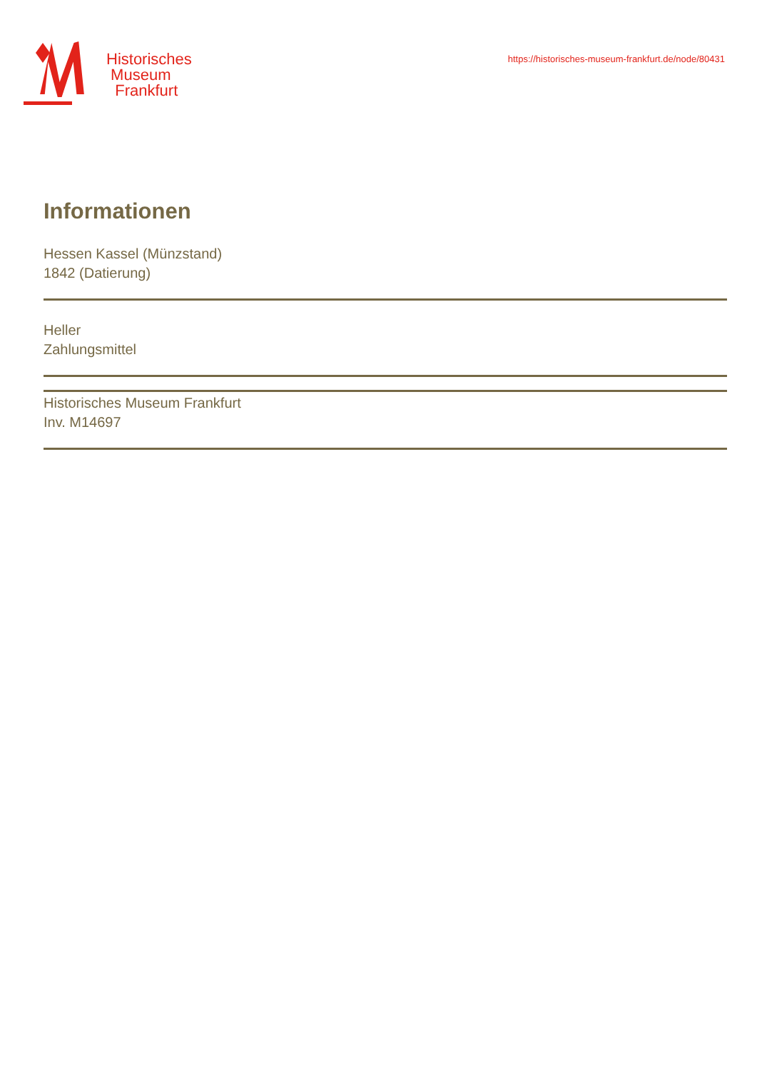Historisches
Museum
Frankfurt
https://historisches-museum-frankfurt.de/node/80431
Informationen
Hessen Kassel (Münzstand)
1842 (Datierung)
Heller
Zahlungsmittel
Historisches Museum Frankfurt
Inv. M14697